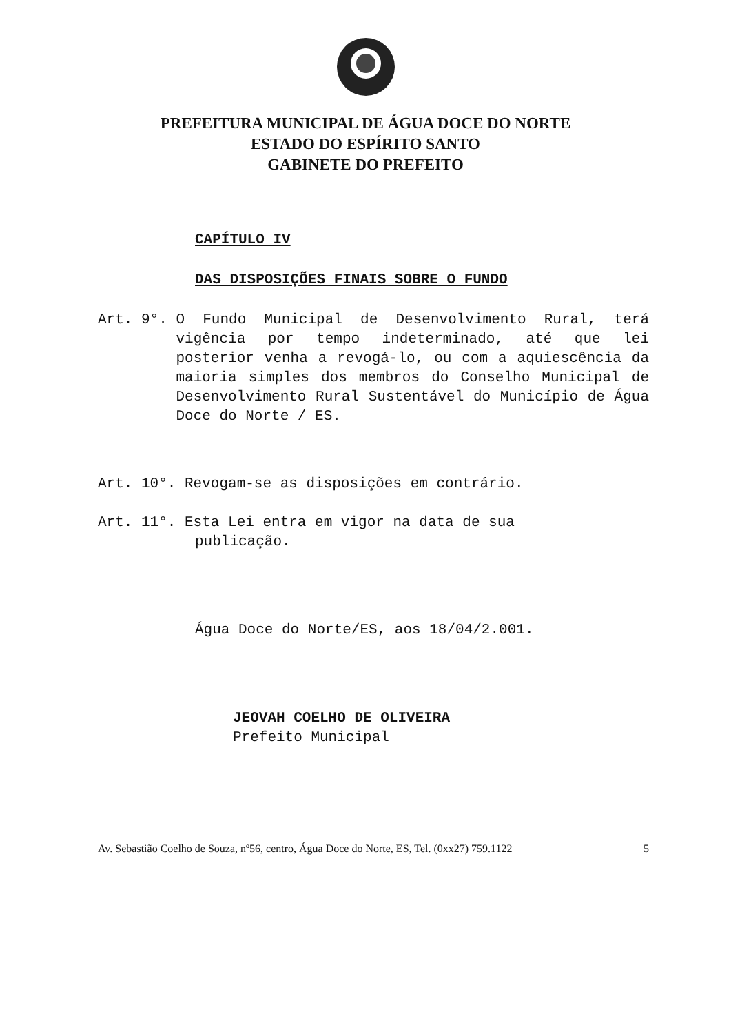PREFEITURA MUNICIPAL DE ÁGUA DOCE DO NORTE
ESTADO DO ESPÍRITO SANTO
GABINETE DO PREFEITO
CAPÍTULO IV
DAS DISPOSIÇÕES FINAIS SOBRE O FUNDO
Art. 9°. O Fundo Municipal de Desenvolvimento Rural, terá vigência por tempo indeterminado, até que lei posterior venha a revogá-lo, ou com a aquiescência da maioria simples dos membros do Conselho Municipal de Desenvolvimento Rural Sustentável do Município de Água Doce do Norte / ES.
Art. 10°. Revogam-se as disposições em contrário.
Art. 11°. Esta Lei entra em vigor na data de sua
publicação.
Água Doce do Norte/ES, aos 18/04/2.001.
JEOVAH COELHO DE OLIVEIRA
Prefeito Municipal
Av. Sebastião Coelho de Souza, nº56, centro, Água Doce do Norte, ES, Tel. (0xx27) 759.1122 5